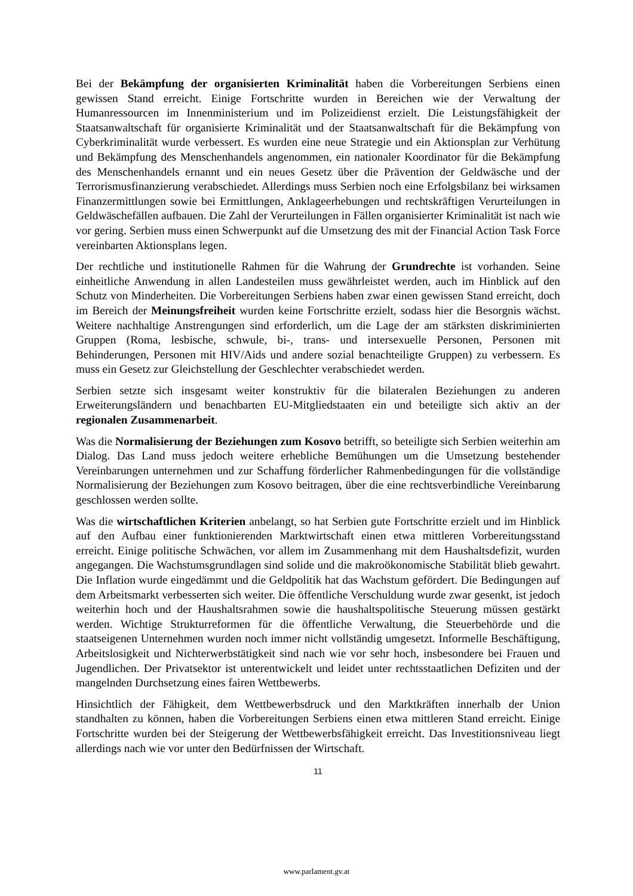Bei der Bekämpfung der organisierten Kriminalität haben die Vorbereitungen Serbiens einen gewissen Stand erreicht. Einige Fortschritte wurden in Bereichen wie der Verwaltung der Humanressourcen im Innenministerium und im Polizeidienst erzielt. Die Leistungsfähigkeit der Staatsanwaltschaft für organisierte Kriminalität und der Staatsanwaltschaft für die Bekämpfung von Cyberkriminalität wurde verbessert. Es wurden eine neue Strategie und ein Aktionsplan zur Verhütung und Bekämpfung des Menschenhandels angenommen, ein nationaler Koordinator für die Bekämpfung des Menschenhandels ernannt und ein neues Gesetz über die Prävention der Geldwäsche und der Terrorismusfinanzierung verabschiedet. Allerdings muss Serbien noch eine Erfolgsbilanz bei wirksamen Finanzermittlungen sowie bei Ermittlungen, Anklageerhebungen und rechtskräftigen Verurteilungen in Geldwäschefällen aufbauen. Die Zahl der Verurteilungen in Fällen organisierter Kriminalität ist nach wie vor gering. Serbien muss einen Schwerpunkt auf die Umsetzung des mit der Financial Action Task Force vereinbarten Aktionsplans legen.
Der rechtliche und institutionelle Rahmen für die Wahrung der Grundrechte ist vorhanden. Seine einheitliche Anwendung in allen Landesteilen muss gewährleistet werden, auch im Hinblick auf den Schutz von Minderheiten. Die Vorbereitungen Serbiens haben zwar einen gewissen Stand erreicht, doch im Bereich der Meinungsfreiheit wurden keine Fortschritte erzielt, sodass hier die Besorgnis wächst. Weitere nachhaltige Anstrengungen sind erforderlich, um die Lage der am stärksten diskriminierten Gruppen (Roma, lesbische, schwule, bi-, trans- und intersexuelle Personen, Personen mit Behinderungen, Personen mit HIV/Aids und andere sozial benachteiligte Gruppen) zu verbessern. Es muss ein Gesetz zur Gleichstellung der Geschlechter verabschiedet werden.
Serbien setzte sich insgesamt weiter konstruktiv für die bilateralen Beziehungen zu anderen Erweiterungsländern und benachbarten EU-Mitgliedstaaten ein und beteiligte sich aktiv an der regionalen Zusammenarbeit.
Was die Normalisierung der Beziehungen zum Kosovo betrifft, so beteiligte sich Serbien weiterhin am Dialog. Das Land muss jedoch weitere erhebliche Bemühungen um die Umsetzung bestehender Vereinbarungen unternehmen und zur Schaffung förderlicher Rahmenbedingungen für die vollständige Normalisierung der Beziehungen zum Kosovo beitragen, über die eine rechtsverbindliche Vereinbarung geschlossen werden sollte.
Was die wirtschaftlichen Kriterien anbelangt, so hat Serbien gute Fortschritte erzielt und im Hinblick auf den Aufbau einer funktionierenden Marktwirtschaft einen etwa mittleren Vorbereitungsstand erreicht. Einige politische Schwächen, vor allem im Zusammenhang mit dem Haushaltsdefizit, wurden angegangen. Die Wachstumsgrundlagen sind solide und die makroökonomische Stabilität blieb gewahrt. Die Inflation wurde eingedämmt und die Geldpolitik hat das Wachstum gefördert. Die Bedingungen auf dem Arbeitsmarkt verbesserten sich weiter. Die öffentliche Verschuldung wurde zwar gesenkt, ist jedoch weiterhin hoch und der Haushaltsrahmen sowie die haushaltspolitische Steuerung müssen gestärkt werden. Wichtige Strukturreformen für die öffentliche Verwaltung, die Steuerbehörde und die staatseigenen Unternehmen wurden noch immer nicht vollständig umgesetzt. Informelle Beschäftigung, Arbeitslosigkeit und Nichterwerbstätigkeit sind nach wie vor sehr hoch, insbesondere bei Frauen und Jugendlichen. Der Privatsektor ist unterentwickelt und leidet unter rechtsstaatlichen Defiziten und der mangelnden Durchsetzung eines fairen Wettbewerbs.
Hinsichtlich der Fähigkeit, dem Wettbewerbsdruck und den Marktkräften innerhalb der Union standhalten zu können, haben die Vorbereitungen Serbiens einen etwa mittleren Stand erreicht. Einige Fortschritte wurden bei der Steigerung der Wettbewerbsfähigkeit erreicht. Das Investitionsniveau liegt allerdings nach wie vor unter den Bedürfnissen der Wirtschaft.
11
www.parlament.gv.at